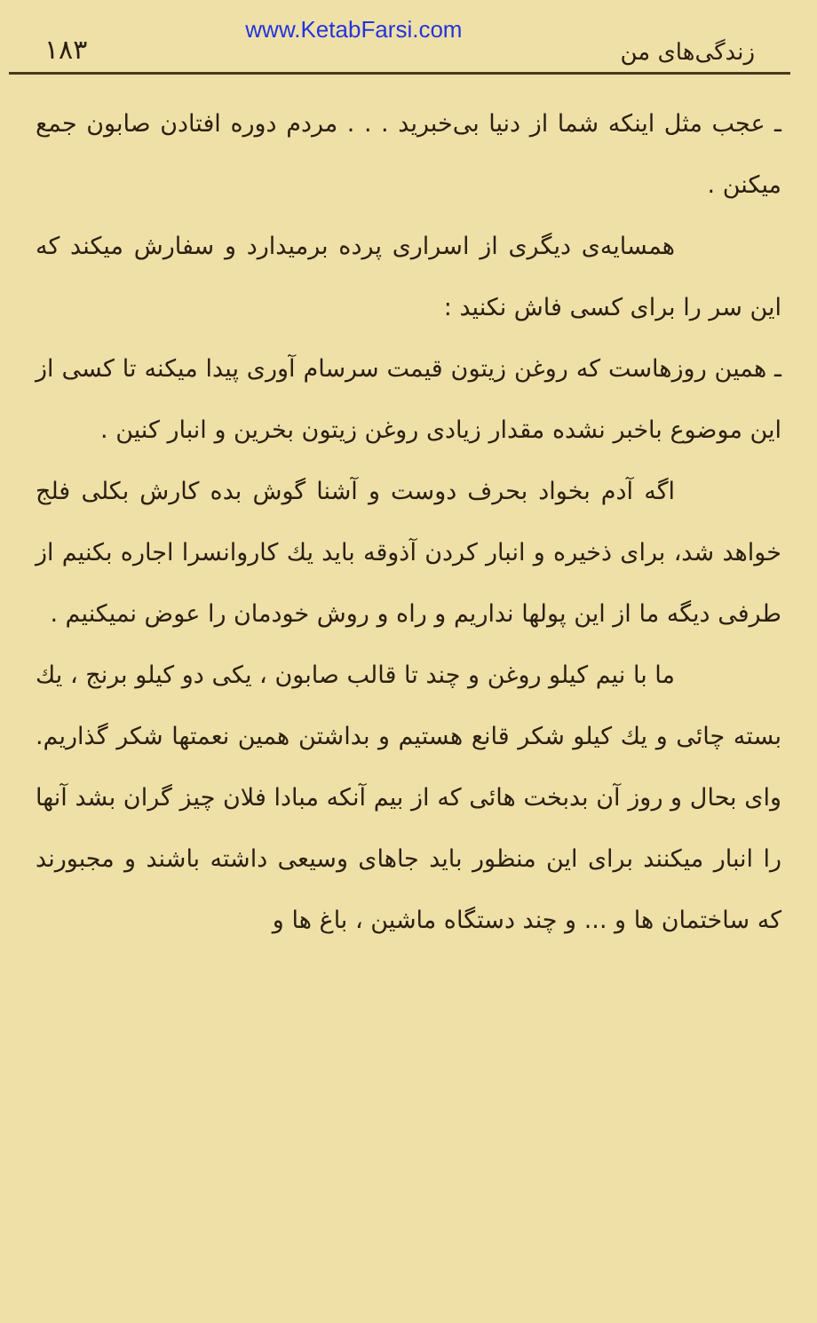۱۸۳ www.KetabFarsi.com زندگی‌های من
ـ عجب مثل اینکه شما از دنیا بی‌خبرید . . . مردم دوره افتادن صابون جمع میکنن .
همسایه‌ی دیگری از اسراری پرده برمیدارد و سفارش میکند که این سر را برای کسی فاش نکنید :
ـ همین روزهاست که روغن زیتون قیمت سرسام آوری پیدا میکنه تا کسی از این موضوع باخبر نشده مقدار زیادی روغن زیتون بخرین و انبار کنین .
اگه آدم بخواد بحرف دوست و آشنا گوش بده کارش بکلی فلج خواهد شد، برای ذخیره و انبار کردن آذوقه باید یك کاروانسرا اجاره بکنیم از طرفی دیگه ما از این پولها نداریم و راه و روش خودمان را عوض نمیکنیم .
ما با نیم کیلو روغن و چند تا قالب صابون ، یکی دو کیلو برنج ، یك بسته چائی و یك کیلو شکر قانع هستیم و بداشتن همین نعمتها شکر گذاریم. وای بحال و روز آن بدبخت هائی که از بیم آنکه مبادا فلان چیز گران بشد آنها را انبار میکنند برای این منظور باید جاهای وسیعی داشته باشند و مجبورند که ساختمان ها و ... و چند دستگاه ماشین ، باغ ها و